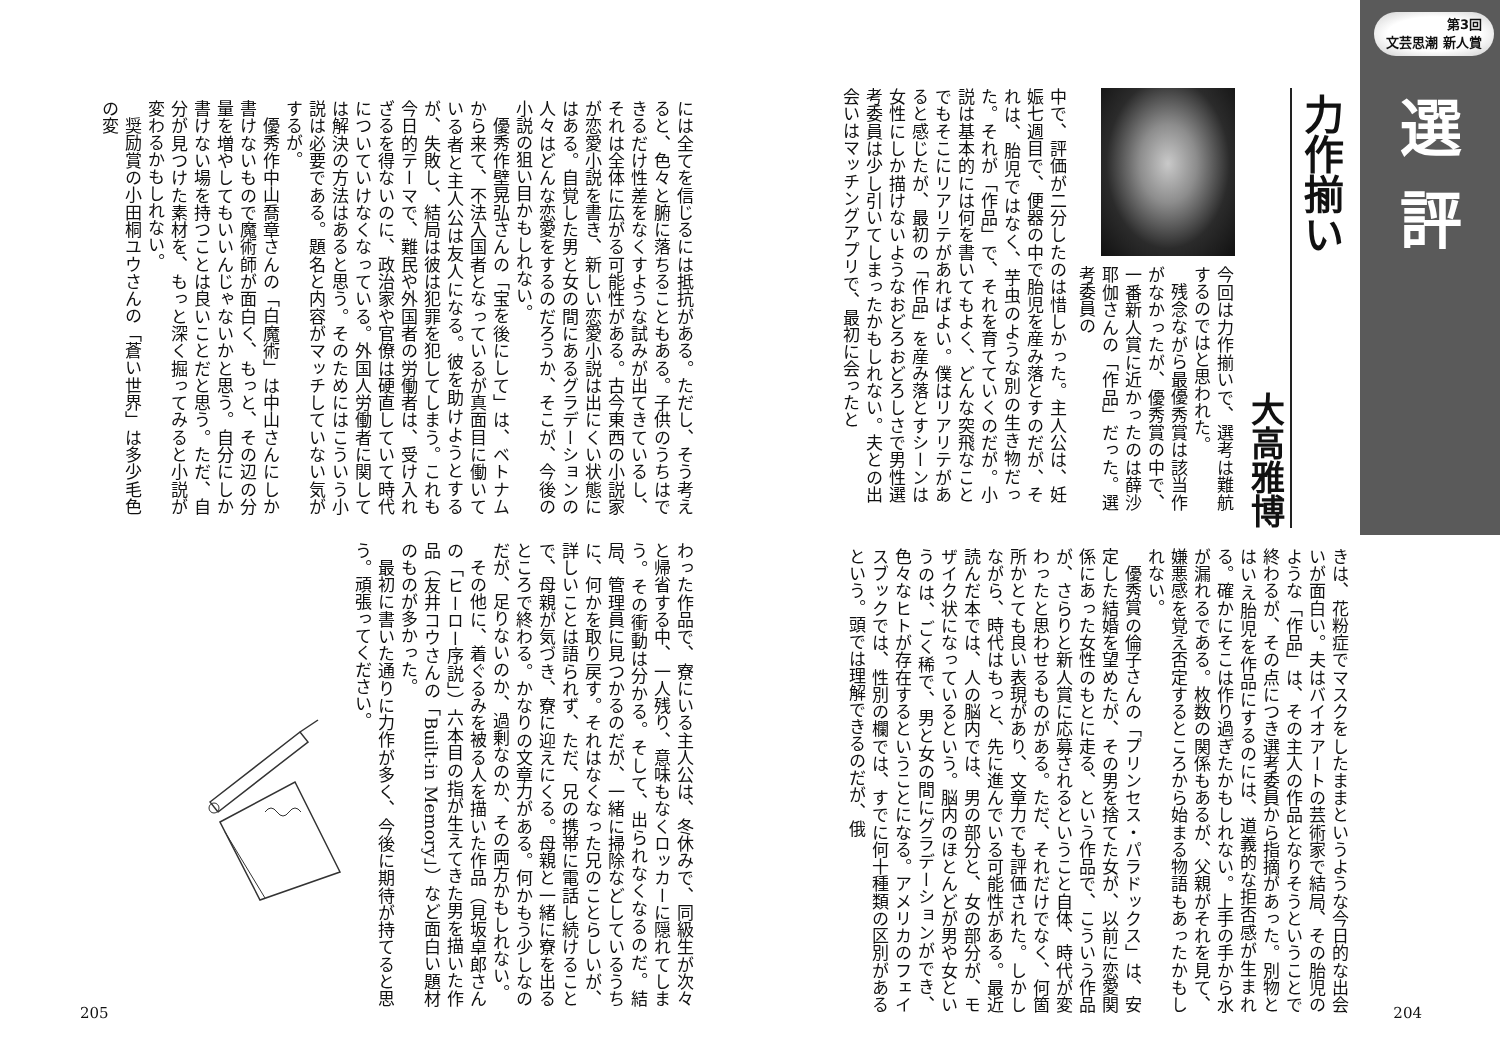第3回
文芸思潮 新人賞
選評
力作揃い
大高雅博
今回は力作揃いで、選考は難航するのではと思われた。
残念ながら最優秀賞は該当作がなかったが、優秀賞の中で、一番新人賞に近かったのは薛沙耶伽さんの「作品」だった。選考委員の
中で、評価が二分したのは惜しかった。主人公は、妊娠七週目で、便器の中で胎児を産み落とすのだが、それは、胎児ではなく、芋虫のような別の生き物だった。それが「作品」で、それを育てていくのだが。小説は基本的には何を書いてもよく、どんな突飛なことでもそこにリアリテがあればよい。僕はリアリテがあると感じたが、最初の「作品」を産み落とすシーンは女性にしか描けないようなおどろおどろしさで男性選考委員は少し引いてしまったかもしれない。夫との出会いはマッチングアプリで、最初に会ったと
きは、花粉症でマスクをしたままというような今日的な出会いが面白い。夫はバイオアートの芸術家で結局、その胎児のような「作品」は、その主人の作品となりそうということで終わるが、その点につき選考委員から指摘があった。別物とはいえ胎児を作品にするのには、道義的な拒否感が生まれる。確かにそこは作り過ぎたかもしれない。上手の手から水が漏れるである。枚数の関係もあるが、父親がそれを見て、嫌悪感を覚え否定するところから始まる物語もあったかもしれない。
優秀賞の倫子さんの「プリンセス・パラドックス」は、安定した結婚を望めたが、その男を捨てた女が、以前に恋愛関係にあった女性のもとに走る、という作品で、こういう作品が、さらりと新人賞に応募されるということ自体、時代が変わったと思わせるものがある。ただ、それだけでなく、何箇所かとても良い表現があり、文章力でも評価された。しかしながら、時代はもっと、先に進んでいる可能性がある。最近読んだ本では、人の脳内では、男の部分と、女の部分が、モザイク状になっているという。脳内のほとんどが男や女というのは、ごく稀で、男と女の間にグラデーションができ、色々なヒトが存在するということになる。アメリカのフェイスブックでは、性別の欄では、すでに何十種類の区別があるという。頭では理解できるのだが、俄
204
には全てを信じるには抵抗がある。ただし、そう考えると、色々と腑に落ちることもある。子供のうちはできるだけ性差をなくすような試みが出てきているし、それは全体に広がる可能性がある。古今東西の小説家が恋愛小説を書き、新しい恋愛小説は出にくい状態にはある。自覚した男と女の間にあるグラデーションの人々はどんな恋愛をするのだろうか、そこが、今後の小説の狙い目かもしれない。
優秀作壁晃弘さんの「宝を後にして」は、ベトナムから来て、不法入国者となっているが真面目に働いている者と主人公は友人になる。彼を助けようとするが、失敗し、結局は彼は犯罪を犯してしまう。これも今日的テーマで、難民や外国者の労働者は、受け入れざるを得ないのに、政治家や官僚は硬直していて時代についていけなくなっている。外国人労働者に関しては解決の方法はあると思う。そのためにはこういう小説は必要である。題名と内容がマッチしていない気がするが。
優秀作中山喬章さんの「白魔術」は中山さんにしか書けないもので魔術師が面白く、もっと、その辺の分量を増やしてもいいんじゃないかと思う。自分にしか書けない場を持つことは良いことだと思う。ただ、自分が見つけた素材を、もっと深く掘ってみると小説が変わるかもしれない。
奨励賞の小田桐ユウさんの「蒼い世界」は多少毛色の変
わった作品で、寮にいる主人公は、冬休みで、同級生が次々と帰省する中、一人残り、意味もなくロッカーに隠れてしまう。その衝動は分かる。そして、出られなくなるのだ。結局、管理員に見つかるのだが、一緒に掃除などしているうちに、何かを取り戻す。それはなくなった兄のことらしいが、詳しいことは語られず、ただ、兄の携帯に電話し続けることで、母親が気づき、寮に迎えにくる。母親と一緒に寮を出るところで終わる。かなりの文章力がある。何かもう少しなのだが、足りないのか、過剰なのか、その両方かもしれない。
その他に、着ぐるみを被る人を描いた作品（見坂卓郎さんの「ヒーロー序説」）六本目の指が生えてきた男を描いた作品（友井コウさんの「Built-in Memory」）など面白い題材のものが多かった。
最初に書いた通りに力作が多く、今後に期待が持てると思う。頑張ってください。
205